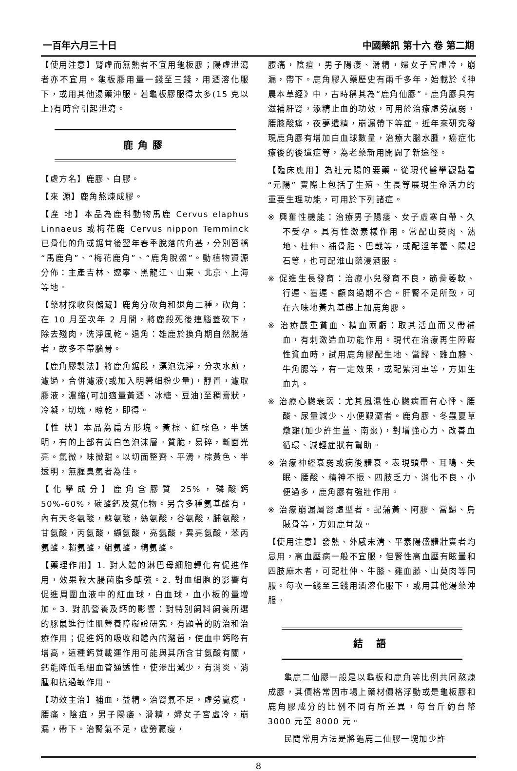一百年六月三十日 中國藥訊 第十六 卷 第二期
【使用注意】腎虛而無熱者不宜用龜板膠；陽虛泄瀉者亦不宜用。龜板膠用量一錢至三錢，用酒溶化服下，或用其他湯藥沖服。若龜板膠服得太多(15 克以上)有時會引起泄瀉。
鹿角膠
【處方名】鹿膠、白膠。
【來 源】鹿角熬煉成膠。
【產 地】本品為鹿科動物馬鹿 Cervus elaphus Linnaeus 或梅花鹿 Cervus nippon Temminck 已骨化的角或鋸茸後翌年春季脫落的角基，分別習稱“馬鹿角”、“梅花鹿角”、“鹿角脫盤”。動植物資源分佈：主產吉林、遼寧、黑龍江、山東、北京、上海等地。
【藥材採收與儲藏】鹿角分砍角和退角二種，砍角：在 10 月至次年 2 月間，將鹿殺死後連腦蓋砍下，除去殘肉，洗淨風乾。退角：雄鹿於換角期自然脫落者，故多不帶腦骨。
【鹿角膠製法】將鹿角鋸段，漂泡洗淨，分次水煎，濾過，合併濾液(或加入明礬細粉少量)，靜置，濾取膠液，濃縮(可加適量黃酒、冰糖、豆油)至稠膏狀，冷凝，切塊，晾乾，即得。
【性 狀】本品為扁方形塊。黃棕、紅棕色，半透明，有的上部有黃白色泡沫層。質脆，易碎，斷面光亮。氣微，味微甜。以切面整齊、平滑，棕黃色、半透明，無腥臭氣者為佳。
【化學成分】鹿角含膠質 25%，磷酸鈣 50%-60%，碳酸鈣及氮化物。另含多種氨基酸有，內有天冬氨酸，蘇氨酸，絲氨酸，谷氨酸，脯氨酸，甘氨酸，丙氨酸，纈氨酸，亮氨酸，異亮氨酸，苯丙氨酸，賴氨酸，組氨酸，精氨酸。
【藥理作用】1. 對人體的淋巴母細胞轉化有促進作用，效果較大腸菌脂多醣強。2. 對血細胞的影響有促進周圍血液中的紅血球，白血球，血小板的量增加。3. 對肌營養及鈣的影響：對特別飼料飼養所選的豚鼠進行性肌營養障礙證研究，有顯著的防治和治療作用；促進鈣的吸收和體內的瀦留，使血中鈣略有增高，這種鈣質載運作用可能與其所含甘氨酸有關，鈣能降低毛細血管通透性，使滲出減少，有消炎、消腫和抗過敏作用。
【功效主治】補血，益精。治腎氣不足，虛勞羸瘦，腰痛，陰疽，男子陽痿、滑精，婦女子宮虛冷，崩漏，帶下。治腎氣不足，虛勞羸瘦，
腰痛，陰疽，男子陽痿、滑精，婦女子宮虛冷，崩漏，帶下。鹿角膠入藥歷史有兩千多年，始載於《神農本草經》中，古時稱其為“鹿角仙膠”。鹿角膠具有滋補肝腎，添精止血的功效，可用於治療虛勞羸弱，腰膝酸痛，夜夢遺精，崩漏帶下等症。近年來研究發現鹿角膠有增加白血球數量，治療大腦水腫，癌症化療後的後遺症等，為老藥新用開闢了新途徑。
【臨床應用】為壯元陽的要藥。從現代醫學觀點看“元陽” 實際上包括了生殖、生長等展現生命活力的重要生理功能，可用於下列諸症。
※ 興奮性機能：治療男子陽痿、女子虛寒白帶、久不受孕。具有性激素樣作用。常配山萸肉、熟地、杜仲、補骨脂、巴戟等，或配淫羊藿、陽起石等，也可配淮山藥浸酒服。
※ 促進生長發育：治療小兒發育不良，筋骨萎軟、行遲、齒遲、顱囪過期不合。肝腎不足所致，可在六味地黃丸基礎上加鹿角膠。
※ 治療嚴重貧血、精血兩虧：取其活血而又帶補血，有刺激造血功能作用。現代在治療再生障礙性貧血時，試用鹿角膠配生地、當歸、雞血藤、牛角腮等，有一定效果，或配紫河車等，方如生血丸。
※ 治療心臟衰弱：尤其風濕性心臟病而有心悸、腰酸、尿量減少、小便艱澀者。鹿角膠、冬蟲夏草燉雞(加少許生薑、南棗)，對增強心力、改善血循環、減輕症狀有幫助。
※ 治療神經衰弱或病後體衰。表現頭暈、耳鳴、失眠、腰酸、精神不振、四肢乏力、消化不良、小便過多，鹿角膠有強壯作用。
※ 治療崩漏屬腎虛型者。配蒲黃、阿膠、當歸、烏賊骨等，方如鹿茸散。
【使用注意】發熱、外感未清、平素陽盛體壯實者均忌用，高血壓病一般不宜服，但腎性高血壓有眩暈和四肢麻木者，可配杜仲、牛膝、雞血藤、山萸肉等同服。每次一錢至三錢用酒溶化服下，或用其他湯藥沖服。
結 語
龜鹿二仙膠一般是以龜板和鹿角等比例共同熬煉成膠，其價格常因市場上藥材價格浮動或是龜板膠和鹿角膠成分的比例不同有所差異，每台斤約台幣 3000 元至 8000 元。
民間常用方法是將龜鹿二仙膠一塊加少許
8